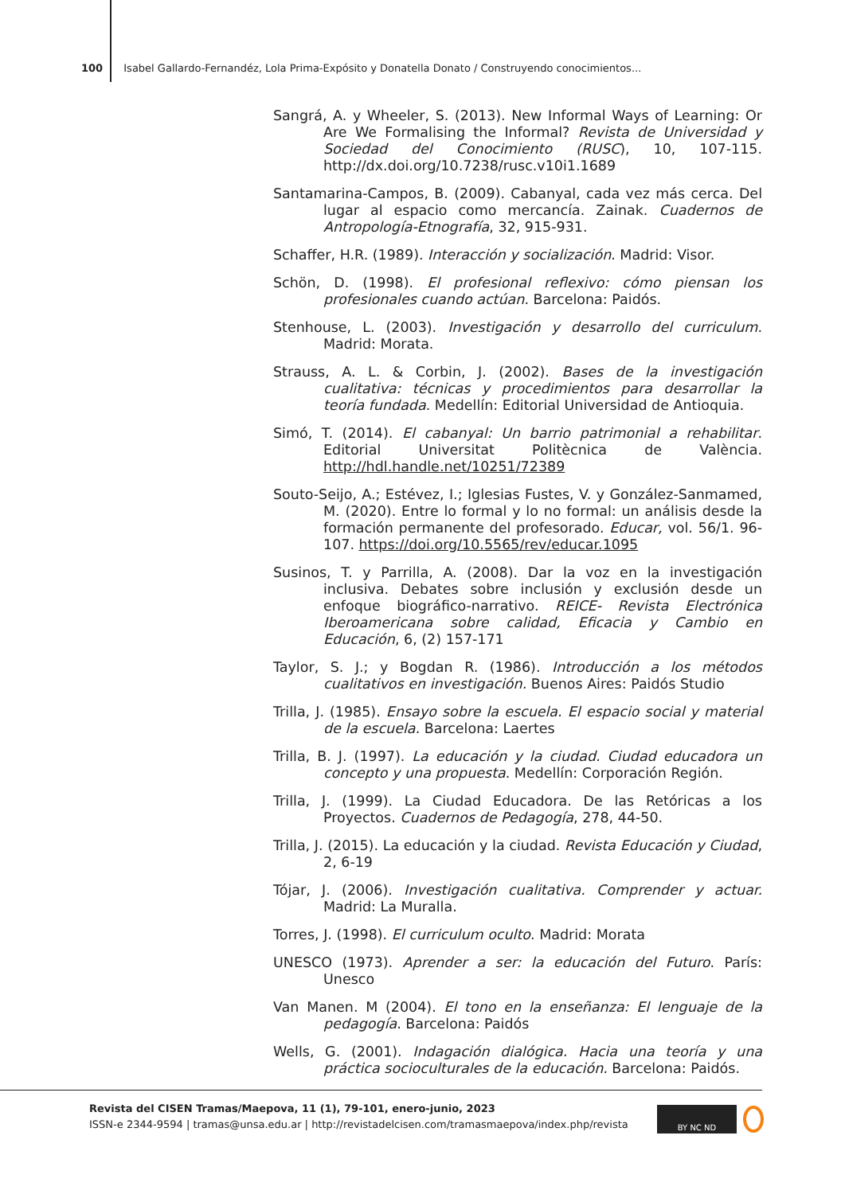100 Isabel Gallardo-Fernandéz, Lola Prima-Expósito y Donatella Donato / Construyendo conocimientos...
Sangrá, A. y Wheeler, S. (2013). New Informal Ways of Learning: Or Are We Formalising the Informal? Revista de Universidad y Sociedad del Conocimiento (RUSC), 10, 107-115. http://dx.doi.org/10.7238/rusc.v10i1.1689
Santamarina-Campos, B. (2009). Cabanyal, cada vez más cerca. Del lugar al espacio como mercancía. Zainak. Cuadernos de Antropología-Etnografía, 32, 915-931.
Schaffer, H.R. (1989). Interacción y socialización. Madrid: Visor.
Schön, D. (1998). El profesional reflexivo: cómo piensan los profesionales cuando actúan. Barcelona: Paidós.
Stenhouse, L. (2003). Investigación y desarrollo del curriculum. Madrid: Morata.
Strauss, A. L. & Corbin, J. (2002). Bases de la investigación cualitativa: técnicas y procedimientos para desarrollar la teoría fundada. Medellín: Editorial Universidad de Antioquia.
Simó, T. (2014). El cabanyal: Un barrio patrimonial a rehabilitar. Editorial Universitat Politècnica de València. http://hdl.handle.net/10251/72389
Souto-Seijo, A.; Estévez, I.; Iglesias Fustes, V. y González-Sanmamed, M. (2020). Entre lo formal y lo no formal: un análisis desde la formación permanente del profesorado. Educar, vol. 56/1. 96-107. https://doi.org/10.5565/rev/educar.1095
Susinos, T. y Parrilla, A. (2008). Dar la voz en la investigación inclusiva. Debates sobre inclusión y exclusión desde un enfoque biográfico-narrativo. REICE- Revista Electrónica Iberoamericana sobre calidad, Eficacia y Cambio en Educación, 6, (2) 157-171
Taylor, S. J.; y Bogdan R. (1986). Introducción a los métodos cualitativos en investigación. Buenos Aires: Paidós Studio
Trilla, J. (1985). Ensayo sobre la escuela. El espacio social y material de la escuela. Barcelona: Laertes
Trilla, B. J. (1997). La educación y la ciudad. Ciudad educadora un concepto y una propuesta. Medellín: Corporación Región.
Trilla, J. (1999). La Ciudad Educadora. De las Retóricas a los Proyectos. Cuadernos de Pedagogía, 278, 44-50.
Trilla, J. (2015). La educación y la ciudad. Revista Educación y Ciudad, 2, 6-19
Tójar, J. (2006). Investigación cualitativa. Comprender y actuar. Madrid: La Muralla.
Torres, J. (1998). El curriculum oculto. Madrid: Morata
UNESCO (1973). Aprender a ser: la educación del Futuro. París: Unesco
Van Manen. M (2004). El tono en la enseñanza: El lenguaje de la pedagogía. Barcelona: Paidós
Wells, G. (2001). Indagación dialógica. Hacia una teoría y una práctica socioculturales de la educación. Barcelona: Paidós.
Revista del CISEN Tramas/Maepova, 11 (1), 79-101, enero-junio, 2023
ISSN-e 2344-9594 | tramas@unsa.edu.ar | http://revistadelcisen.com/tramasmaepova/index.php/revista
BY NC ND